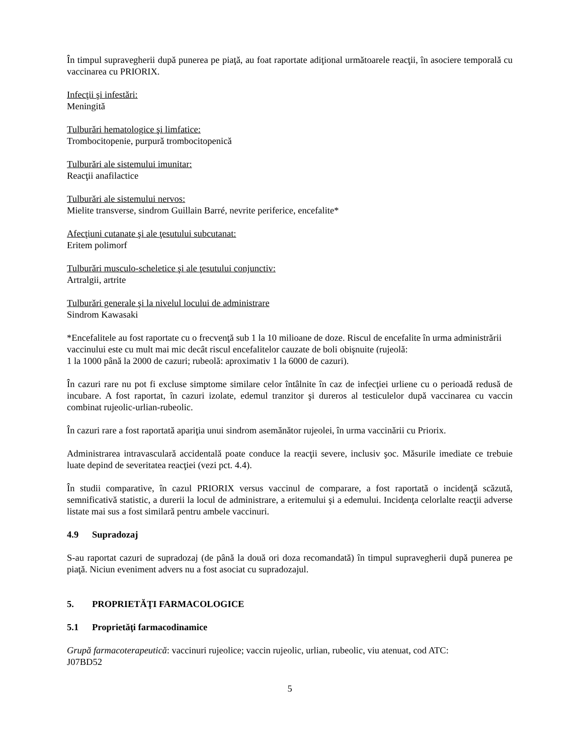În timpul supravegherii după punerea pe piaţă, au foat raportate adiţional următoarele reacţii, în asociere temporală cu vaccinarea cu PRIORIX.
Infecţii şi infestări:
Meningită
Tulburări hematologice şi limfatice:
Trombocitopenie, purpură trombocitopenică
Tulburări ale sistemului imunitar:
Reacţii anafilactice
Tulburări ale sistemului nervos:
Mielite transverse, sindrom Guillain Barré, nevrite periferice, encefalite*
Afecţiuni cutanate şi ale ţesutului subcutanat:
Eritem polimorf
Tulburări musculo-scheletice şi ale ţesutului conjunctiv:
Artralgii, artrite
Tulburări generale şi la nivelul locului de administrare
Sindrom Kawasaki
*Encefalitele au fost raportate cu o frecvenţă sub 1 la 10 milioane de doze. Riscul de encefalite în urma administrării vaccinului este cu mult mai mic decât riscul encefalitelor cauzate de boli obişnuite (rujeolă:
1 la 1000 până la 2000 de cazuri; rubeolă: aproximativ 1 la 6000 de cazuri).
În cazuri rare nu pot fi excluse simptome similare celor întâlnite în caz de infecţiei urliene cu o perioadă redusă de incubare. A fost raportat, în cazuri izolate, edemul tranzitor şi dureros al testiculelor după vaccinarea cu vaccin combinat rujeolic-urlian-rubeolic.
În cazuri rare a fost raportată apariţia unui sindrom asemănător rujeolei, în urma vaccinării cu Priorix.
Administrarea intravasculară accidentală poate conduce la reacţii severe, inclusiv şoc. Măsurile imediate ce trebuie luate depind de severitatea reacţiei (vezi pct. 4.4).
În studii comparative, în cazul PRIORIX versus vaccinul de comparare, a fost raportată o incidenţă scăzută, semnificativă statistic, a durerii la locul de administrare, a eritemului şi a edemului. Incidenţa celorlalte reacţii adverse listate mai sus a fost similară pentru ambele vaccinuri.
4.9 Supradozaj
S-au raportat cazuri de supradozaj (de până la două ori doza recomandată) în timpul supravegherii după punerea pe piaţă. Niciun eveniment advers nu a fost asociat cu supradozajul.
5. PROPRIETĂŢI FARMACOLOGICE
5.1 Proprietăţi farmacodinamice
Grupă farmacoterapeutică: vaccinuri rujeolice; vaccin rujeolic, urlian, rubeolic, viu atenuat, cod ATC:
J07BD52
5